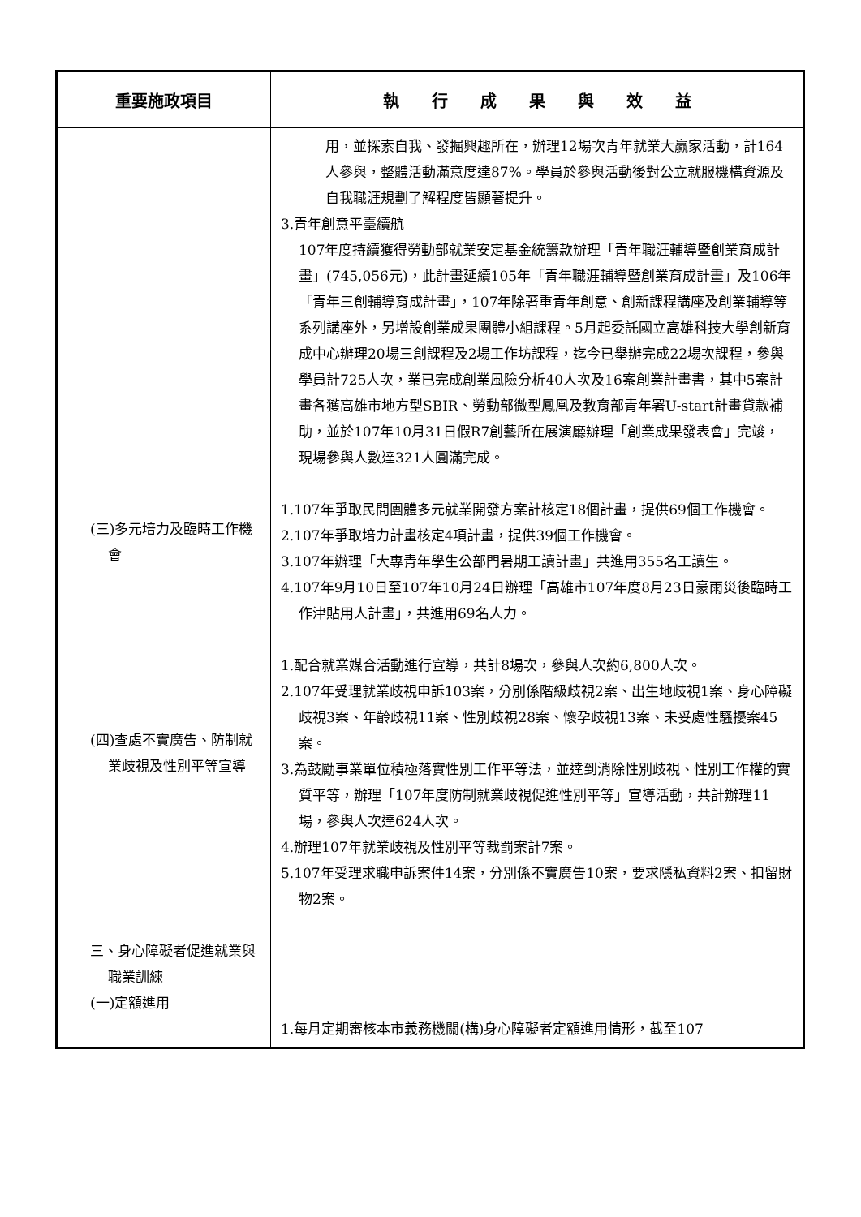| 重要施政項目 | 執 行 成 果 與 效 益 |
| --- | --- |
| (三)多元培力及臨時工作機會 (四)查處不實廣告、防制就業歧視及性別平等宣導 三、身心障礙者促進就業與職業訓練 (一)定額進用 | 用，並探索自我、發掘興趣所在，辦理12場次青年就業大贏家活動，計164人參與，整體活動滿意度達87%。學員於參與活動後對公立就服機構資源及自我職涯規劃了解程度皆顯著提升。 3.青年創意平臺續航 107年度持續獲得勞動部就業安定基金統籌款辦理「青年職涯輔導暨創業育成計畫」(745,056元)，此計畫延續105年「青年職涯輔導暨創業育成計畫」及106年「青年三創輔導育成計畫」，107年除著重青年創意、創新課程講座及創業輔導等系列講座外，另增設創業成果團體小組課程。5月起委託國立高雄科技大學創新育成中心辦理20場三創課程及2場工作坊課程，迄今已舉辦完成22場次課程，參與學員計725人次，業已完成創業風險分析40人次及16案創業計畫書，其中5案計畫各獲高雄市地方型SBIR、勞動部微型鳳凰及教育部青年署U-start計畫貸款補助，並於107年10月31日假R7創藝所在展演廳辦理「創業成果發表會」完竣，現場參與人數達321人圓滿完成。 1.107年爭取民間團體多元就業開發方案計核定18個計畫，提供69個工作機會。 2.107年爭取培力計畫核定4項計畫，提供39個工作機會。 3.107年辦理「大專青年學生公部門暑期工讀計畫」共進用355名工讀生。 4.107年9月10日至107年10月24日辦理「高雄市107年度8月23日豪雨災後臨時工作津貼用人計畫」，共進用69名人力。 1.配合就業媒合活動進行宣導，共計8場次，參與人次約6,800人次。 2.107年受理就業歧視申訴103案，分別係階級歧視2案、出生地歧視1案、身心障礙歧視3案、年齡歧視11案、性別歧視28案、懷孕歧視13案、未妥處性騷擾案45案。 3.為鼓勵事業單位積極落實性別工作平等法，並達到消除性別歧視、性別工作權的實質平等，辦理「107年度防制就業歧視促進性別平等」宣導活動，共計辦理11場，參與人次達624人次。 4.辦理107年就業歧視及性別平等裁罰案計7案。 5.107年受理求職申訴案件14案，分別係不實廣告10案，要求隱私資料2案、扣留財物2案。 1.每月定期審核本市義務機關(構)身心障礙者定額進用情形，截至107 |